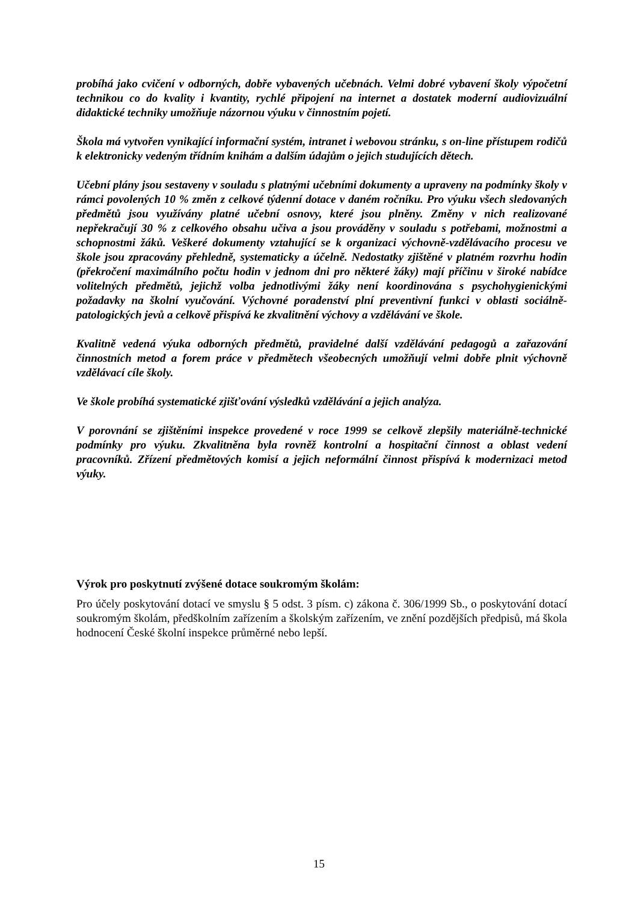probíhá jako cvičení v odborných, dobře vybavených učebnách. Velmi dobré vybavení školy výpočetní technikou co do kvality i kvantity, rychlé připojení na internet a dostatek moderní audiovizuální didaktické techniky umožňuje názornou výuku v činnostním pojetí.
Škola má vytvořen vynikající informační systém, intranet i webovou stránku, s on-line přístupem rodičů k elektronicky vedeným třídním knihám a dalším údajům o jejich studujících dětech.
Učební plány jsou sestaveny v souladu s platnými učebními dokumenty a upraveny na podmínky školy v rámci povolených 10 % změn z celkové týdenní dotace v daném ročníku. Pro výuku všech sledovaných předmětů jsou využívány platné učební osnovy, které jsou plněny. Změny v nich realizované nepřekračují 30 % z celkového obsahu učiva a jsou prováděny v souladu s potřebami, možnostmi a schopnostmi žáků. Veškeré dokumenty vztahující se k organizaci výchovně-vzdělávacího procesu ve škole jsou zpracovány přehledně, systematicky a účelně. Nedostatky zjištěné v platném rozvrhu hodin (překročení maximálního počtu hodin v jednom dni pro některé žáky) mají příčinu v široké nabídce volitelných předmětů, jejichž volba jednotlivými žáky není koordinována s psychohygienickými požadavky na školní vyučování. Výchovné poradenství plní preventivní funkci v oblasti sociálně-patologických jevů a celkově přispívá ke zkvalitnění výchovy a vzdělávání ve škole.
Kvalitně vedená výuka odborných předmětů, pravidelné další vzdělávání pedagogů a zařazování činnostních metod a forem práce v předmětech všeobecných umožňují velmi dobře plnit výchovně vzdělávací cíle školy.
Ve škole probíhá systematické zjišťování výsledků vzdělávání a jejich analýza.
V porovnání se zjištěními inspekce provedené v roce 1999 se celkově zlepšily materiálně-technické podmínky pro výuku. Zkvalitněna byla rovněž kontrolní a hospitační činnost a oblast vedení pracovníků. Zřízení předmětových komisí a jejich neformální činnost přispívá k modernizaci metod výuky.
Výrok pro poskytnutí zvýšené dotace soukromým školám:
Pro účely poskytování dotací ve smyslu § 5 odst. 3 písm. c) zákona č. 306/1999 Sb., o poskytování dotací soukromým školám, předškolním zařízením a školským zařízením, ve znění pozdějších předpisů, má škola hodnocení České školní inspekce průměrné nebo lepší.
15